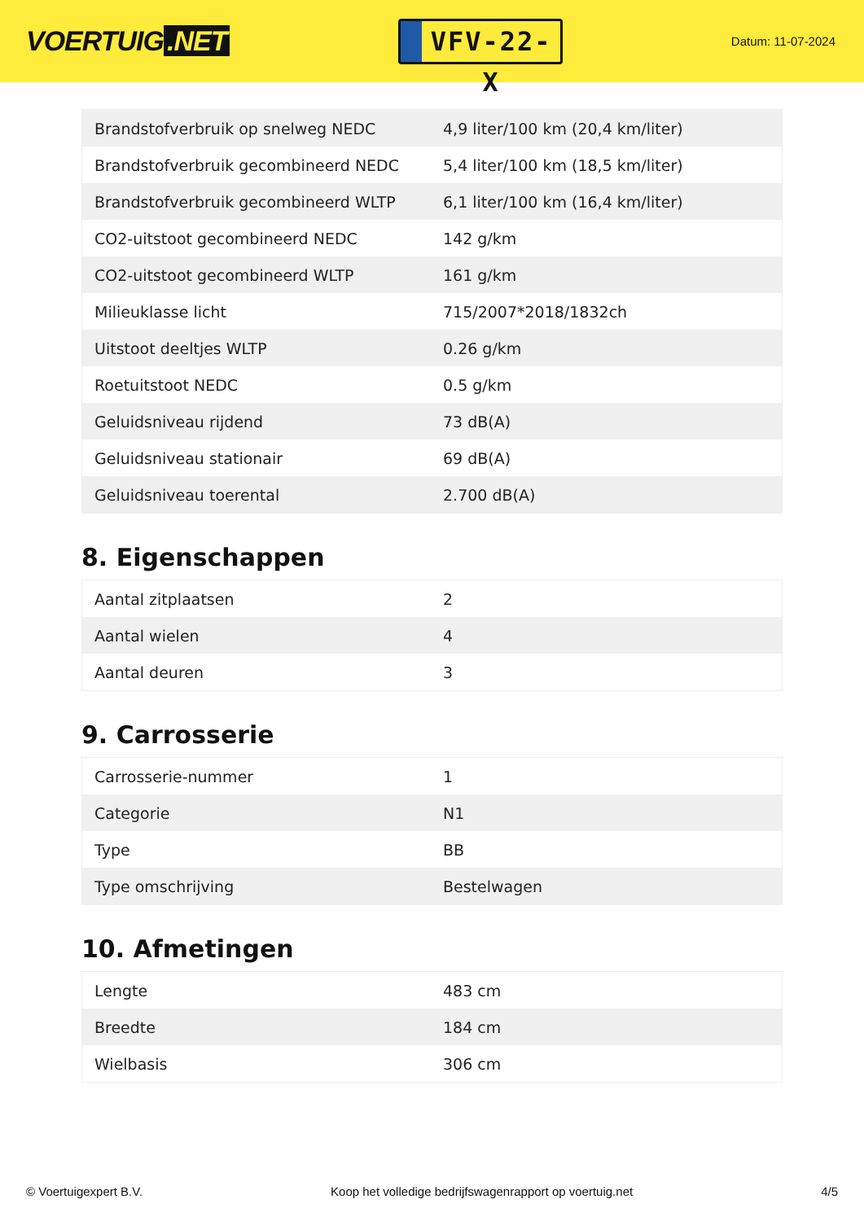VOERTUIG.NET
VFV-22-X
Datum: 11-07-2024
| Brandstofverbruik op snelweg NEDC | 4,9 liter/100 km (20,4 km/liter) |
| Brandstofverbruik gecombineerd NEDC | 5,4 liter/100 km (18,5 km/liter) |
| Brandstofverbruik gecombineerd WLTP | 6,1 liter/100 km (16,4 km/liter) |
| CO2-uitstoot gecombineerd NEDC | 142 g/km |
| CO2-uitstoot gecombineerd WLTP | 161 g/km |
| Milieuklasse licht | 715/2007*2018/1832ch |
| Uitstoot deeltjes WLTP | 0.26 g/km |
| Roetuitstoot NEDC | 0.5 g/km |
| Geluidsniveau rijdend | 73 dB(A) |
| Geluidsniveau stationair | 69 dB(A) |
| Geluidsniveau toerental | 2.700 dB(A) |
8. Eigenschappen
| Aantal zitplaatsen | 2 |
| Aantal wielen | 4 |
| Aantal deuren | 3 |
9. Carrosserie
| Carrosserie-nummer | 1 |
| Categorie | N1 |
| Type | BB |
| Type omschrijving | Bestelwagen |
10. Afmetingen
| Lengte | 483 cm |
| Breedte | 184 cm |
| Wielbasis | 306 cm |
© Voertuigexpert B.V. Koop het volledige bedrijfswagenrapport op voertuig.net 4/5